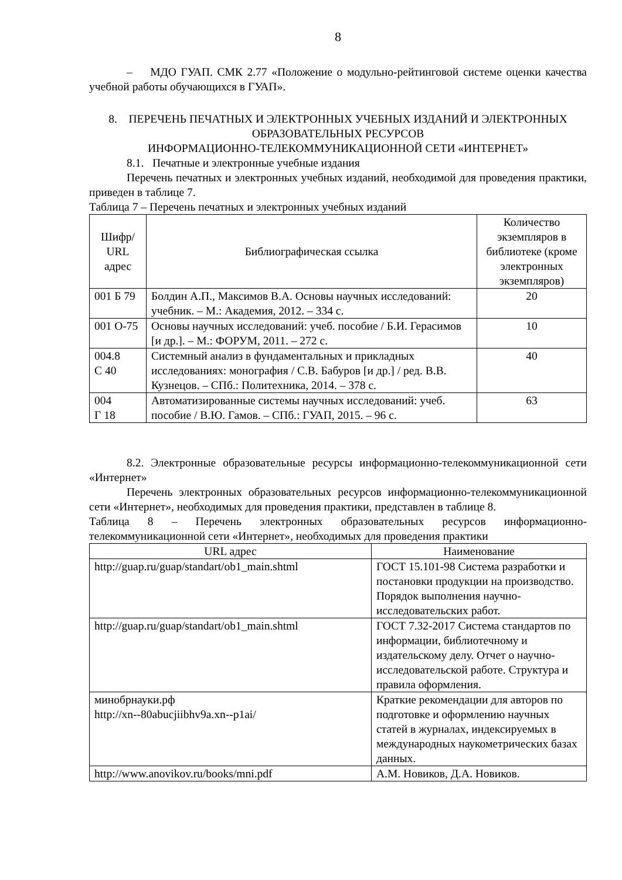8
– МДО ГУАП. СМК 2.77 «Положение о модульно-рейтинговой системе оценки качества учебной работы обучающихся в ГУАП».
8. ПЕРЕЧЕНЬ ПЕЧАТНЫХ И ЭЛЕКТРОННЫХ УЧЕБНЫХ ИЗДАНИЙ И ЭЛЕКТРОННЫХ ОБРАЗОВАТЕЛЬНЫХ РЕСУРСОВ
ИНФОРМАЦИОННО-ТЕЛЕКОММУНИКАЦИОННОЙ СЕТИ «ИНТЕРНЕТ»
8.1. Печатные и электронные учебные издания
Перечень печатных и электронных учебных изданий, необходимой для проведения практики, приведен в таблице 7.
Таблица 7 – Перечень печатных и электронных учебных изданий
| Шифр/ URL адрес | Библиографическая ссылка | Количество экземпляров в библиотеке (кроме электронных экземпляров) |
| --- | --- | --- |
| 001 Б 79 | Болдин А.П., Максимов В.А. Основы научных исследований: учебник. – М.: Академия, 2012. – 334 с. | 20 |
| 001 О-75 | Основы научных исследований: учеб. пособие / Б.И. Герасимов [и др.]. – М.: ФОРУМ, 2011. – 272 с. | 10 |
| 004.8 С 40 | Системный анализ в фундаментальных и прикладных исследованиях: монография / С.В. Бабуров [и др.] / ред. В.В. Кузнецов. – СПб.: Политехника, 2014. – 378 с. | 40 |
| 004 Г 18 | Автоматизированные системы научных исследований: учеб. пособие / В.Ю. Гамов. – СПб.: ГУАП, 2015. – 96 с. | 63 |
8.2. Электронные образовательные ресурсы информационно-телекоммуникационной сети «Интернет»
Перечень электронных образовательных ресурсов информационно-телекоммуникационной сети «Интернет», необходимых для проведения практики, представлен в таблице 8.
Таблица 8 – Перечень электронных образовательных ресурсов информационно-телекоммуникационной сети «Интернет», необходимых для проведения практики
| URL адрес | Наименование |
| --- | --- |
| http://guap.ru/guap/standart/ob1_main.shtml | ГОСТ 15.101-98 Система разработки и постановки продукции на производство. Порядок выполнения научно-исследовательских работ. |
| http://guap.ru/guap/standart/ob1_main.shtml | ГОСТ 7.32-2017 Система стандартов по информации, библиотечному и издательскому делу. Отчет о научно-исследовательской работе. Структура и правила оформления. |
| минобрнауки.рф http://xn--80abucjiibhv9a.xn--p1ai/ | Краткие рекомендации для авторов по подготовке и оформлению научных статей в журналах, индексируемых в международных наукометрических базах данных. |
| http://www.anovikov.ru/books/mni.pdf | А.М. Новиков, Д.А. Новиков. |